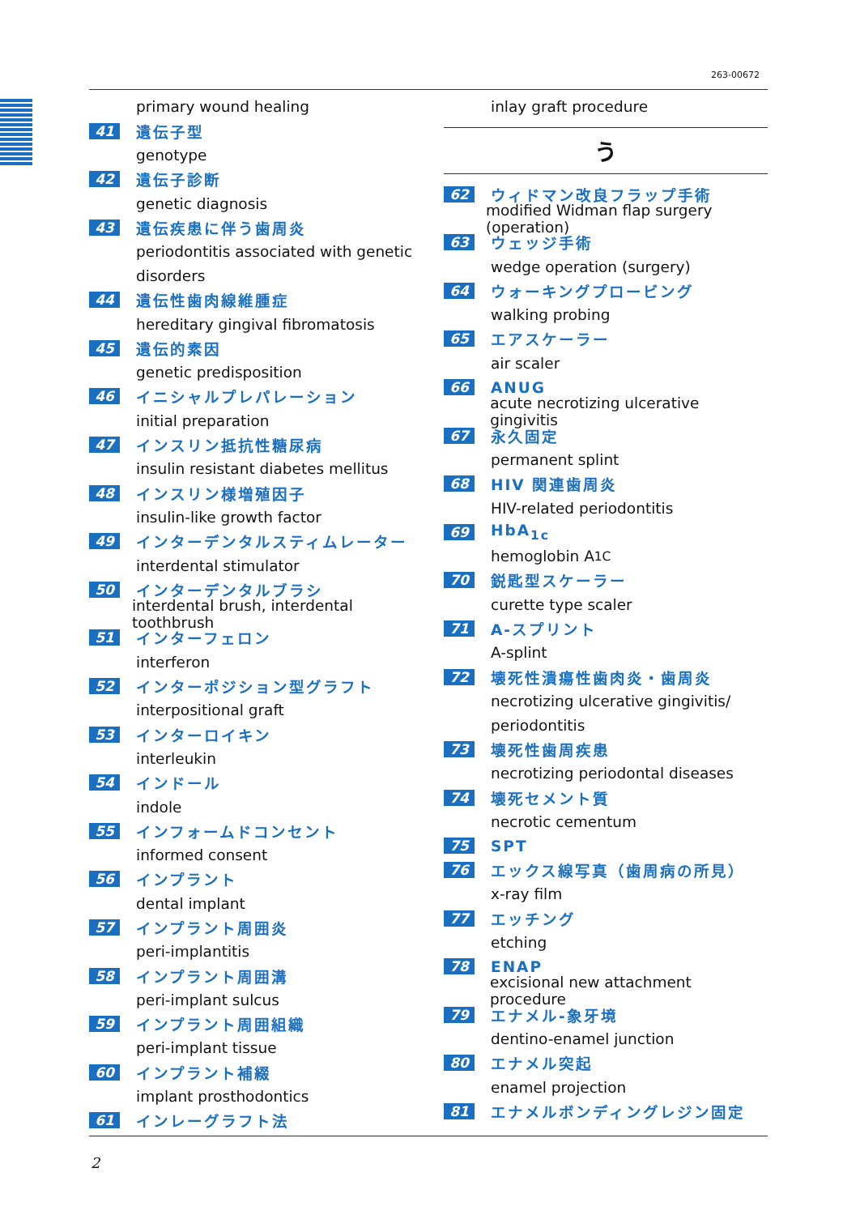263-00672
primary wound healing
41 遺伝子型
genotype
42 遺伝子診断
genetic diagnosis
43 遺伝疾患に伴う歯周炎
periodontitis associated with genetic
disorders
44 遺伝性歯肉線維腫症
hereditary gingival fibromatosis
45 遺伝的素因
genetic predisposition
46 イニシャルプレパレーション
initial preparation
47 インスリン抵抗性糖尿病
insulin resistant diabetes mellitus
48 インスリン様増殖因子
insulin-like growth factor
49 インターデンタルスティムレーター
interdental stimulator
50 インターデンタルブラシ
interdental brush, interdental toothbrush
51 インターフェロン
interferon
52 インターポジション型グラフト
interpositional graft
53 インターロイキン
interleukin
54 インドール
indole
55 インフォームドコンセント
informed consent
56 インプラント
dental implant
57 インプラント周囲炎
peri-implantitis
58 インプラント周囲溝
peri-implant sulcus
59 インプラント周囲組織
peri-implant tissue
60 インプラント補綴
implant prosthodontics
61 インレーグラフト法
inlay graft procedure
う
62 ウィドマン改良フラップ手術
modified Widman flap surgery (operation)
63 ウェッジ手術
wedge operation (surgery)
64 ウォーキングプロービング
walking probing
65 エアスケーラー
air scaler
66 ANUG
acute necrotizing ulcerative gingivitis
67 永久固定
permanent splint
68 HIV 関連歯周炎
HIV-related periodontitis
69 HbA<sub>1c</sub>
hemoglobin A<sub>1C</sub>
70 鋭匙型スケーラー
curette type scaler
71 A-スプリント
A-splint
72 壊死性潰瘍性歯肉炎・歯周炎
necrotizing ulcerative gingivitis/
periodontitis
73 壊死性歯周疾患
necrotizing periodontal diseases
74 壊死セメント質
necrotic cementum
75 SPT
76 エックス線写真（歯周病の所見）
x-ray film
77 エッチング
etching
78 ENAP
excisional new attachment procedure
79 エナメル-象牙境
dentino-enamel junction
80 エナメル突起
enamel projection
81 エナメルボンディングレジン固定
2